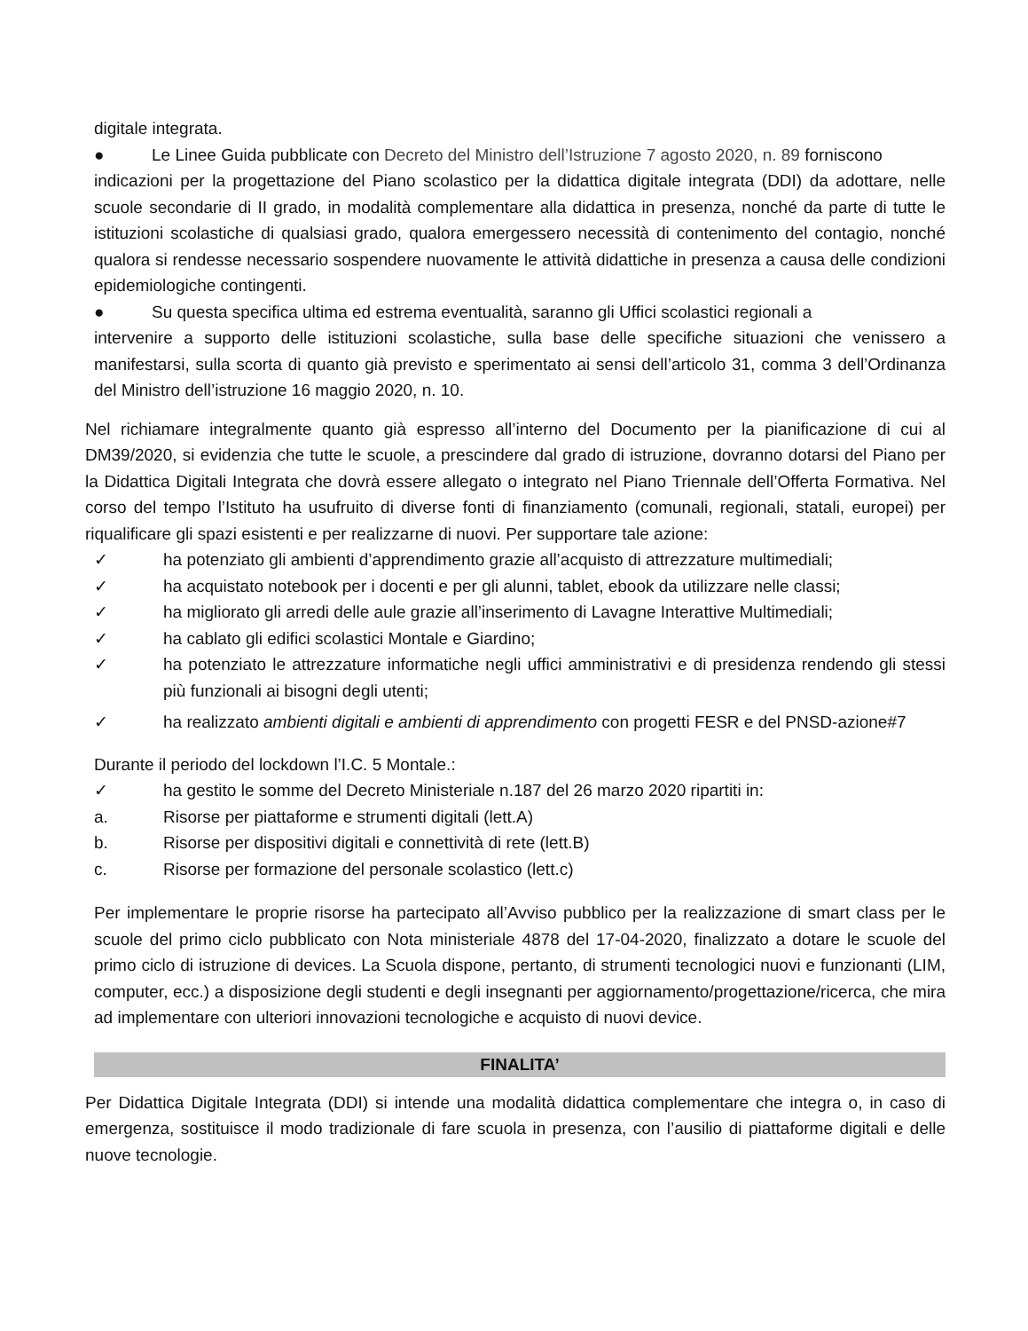digitale integrata.
● Le Linee Guida pubblicate con Decreto del Ministro dell’Istruzione 7 agosto 2020, n. 89 forniscono
indicazioni per la progettazione del Piano scolastico per la didattica digitale integrata (DDI) da adottare, nelle scuole secondarie di II grado, in modalità complementare alla didattica in presenza, nonché da parte di tutte le istituzioni scolastiche di qualsiasi grado, qualora emergessero necessità di contenimento del contagio, nonché qualora si rendesse necessario sospendere nuovamente le attività didattiche in presenza a causa delle condizioni epidemiologiche contingenti.
● Su questa specifica ultima ed estrema eventualità, saranno gli Uffici scolastici regionali a
intervenire a supporto delle istituzioni scolastiche, sulla base delle specifiche situazioni che venissero a manifestarsi, sulla scorta di quanto già previsto e sperimentato ai sensi dell’articolo 31, comma 3 dell’Ordinanza del Ministro dell’istruzione 16 maggio 2020, n. 10.
Nel richiamare integralmente quanto già espresso all’interno del Documento per la pianificazione di cui al DM39/2020, si evidenzia che tutte le scuole, a prescindere dal grado di istruzione, dovranno dotarsi del Piano per la Didattica Digitali Integrata che dovrà essere allegato o integrato nel Piano Triennale dell’Offerta Formativa. Nel corso del tempo l’Istituto ha usufruito di diverse fonti di finanziamento (comunali, regionali, statali, europei) per riqualificare gli spazi esistenti e per realizzarne di nuovi. Per supportare tale azione:
✓ ha potenziato gli ambienti d’apprendimento grazie all’acquisto di attrezzature multimediali;
✓ ha acquistato notebook per i docenti e per gli alunni, tablet, ebook da utilizzare nelle classi;
✓ ha migliorato gli arredi delle aule grazie all’inserimento di Lavagne Interattive Multimediali;
✓ ha cablato gli edifici scolastici Montale e Giardino;
✓ ha potenziato le attrezzature informatiche negli uffici amministrativi e di presidenza rendendo gli stessi più funzionali ai bisogni degli utenti;
✓ ha realizzato ambienti digitali e ambienti di apprendimento con progetti FESR e del PNSD-azione#7
Durante il periodo del lockdown l’I.C. 5 Montale.:
✓ ha gestito le somme del Decreto Ministeriale n.187 del 26 marzo 2020 ripartiti in:
a. Risorse per piattaforme e strumenti digitali (lett.A)
b. Risorse per dispositivi digitali e connettività di rete (lett.B)
c. Risorse per formazione del personale scolastico (lett.c)
Per implementare le proprie risorse ha partecipato all’Avviso pubblico per la realizzazione di smart class per le scuole del primo ciclo pubblicato con Nota ministeriale 4878 del 17-04-2020, finalizzato a dotare le scuole del primo ciclo di istruzione di devices. La Scuola dispone, pertanto, di strumenti tecnologici nuovi e funzionanti (LIM, computer, ecc.) a disposizione degli studenti e degli insegnanti per aggiornamento/progettazione/ricerca, che mira ad implementare con ulteriori innovazioni tecnologiche e acquisto di nuovi device.
FINALITA’
Per Didattica Digitale Integrata (DDI) si intende una modalità didattica complementare che integra o, in caso di emergenza, sostituisce il modo tradizionale di fare scuola in presenza, con l’ausilio di piattaforme digitali e delle nuove tecnologie.